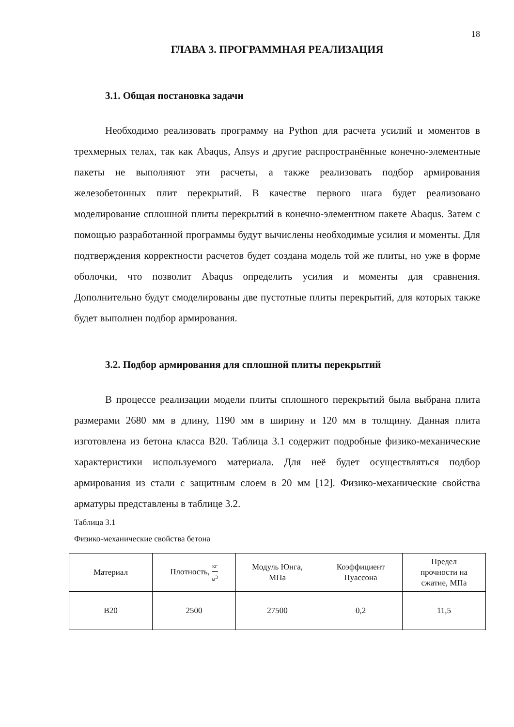18
ГЛАВА 3. ПРОГРАММНАЯ РЕАЛИЗАЦИЯ
3.1. Общая постановка задачи
Необходимо реализовать программу на Python для расчета усилий и моментов в трехмерных телах, так как Abaqus, Ansys и другие распространённые конечно-элементные пакеты не выполняют эти расчеты, а также реализовать подбор армирования железобетонных плит перекрытий. В качестве первого шага будет реализовано моделирование сплошной плиты перекрытий в конечно-элементном пакете Abaqus. Затем с помощью разработанной программы будут вычислены необходимые усилия и моменты. Для подтверждения корректности расчетов будет создана модель той же плиты, но уже в форме оболочки, что позволит Abaqus определить усилия и моменты для сравнения. Дополнительно будут смоделированы две пустотные плиты перекрытий, для которых также будет выполнен подбор армирования.
3.2. Подбор армирования для сплошной плиты перекрытий
В процессе реализации модели плиты сплошного перекрытий была выбрана плита размерами 2680 мм в длину, 1190 мм в ширину и 120 мм в толщину. Данная плита изготовлена из бетона класса B20. Таблица 3.1 содержит подробные физико-механические характеристики используемого материала. Для неё будет осуществляться подбор армирования из стали с защитным слоем в 20 мм [12]. Физико-механические свойства арматуры представлены в таблице 3.2.
Таблица 3.1
Физико-механические свойства бетона
| Материал | Плотность, кг м<sup>3</sup> | Модуль Юнга, МПа | Коэффициент Пуассона | Предел прочности на сжатие, МПа |
| --- | --- | --- | --- | --- |
| B20 | 2500 | 27500 | 0,2 | 11,5 |